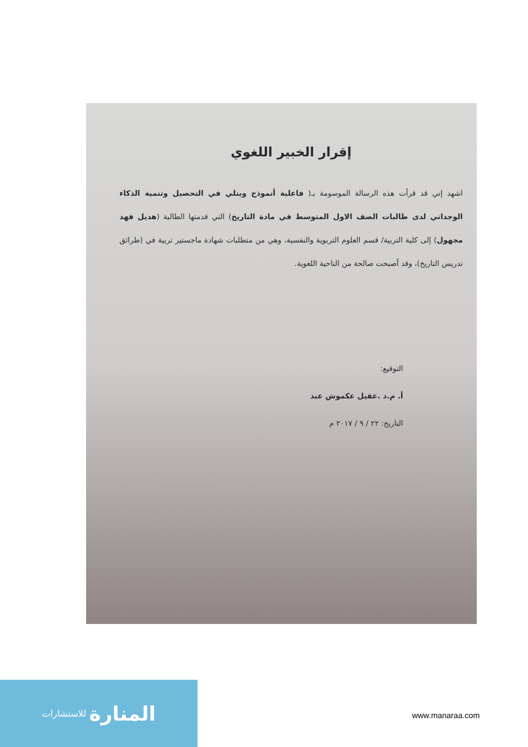إقرار الخبير اللغوي
اشهد إني قد قرأت هذه الرسالة الموسومة بـ( فاعلية أنموذج ويتلي في التحصيل وتنمية الذكاء الوجداني لدى طالبات الصف الاول المتوسط في مادة التاريخ) التي قدمتها الطالبة (هديل فهد مجهول) إلى كلية التربية/ قسم العلوم التربوية والنفسية، وهي من متطلبات شهادة ماجستير تربية في (طرائق تدريس التاريخ)، وقد أصبحت صالحة من الناحية اللغوية.
التوقيع:
أ. م.د .عقيل عكموش عبد
التاريخ: ٢٢ / ٩ / ٢٠١٧ م
المنارة للاستشارات
www.manaraa.com